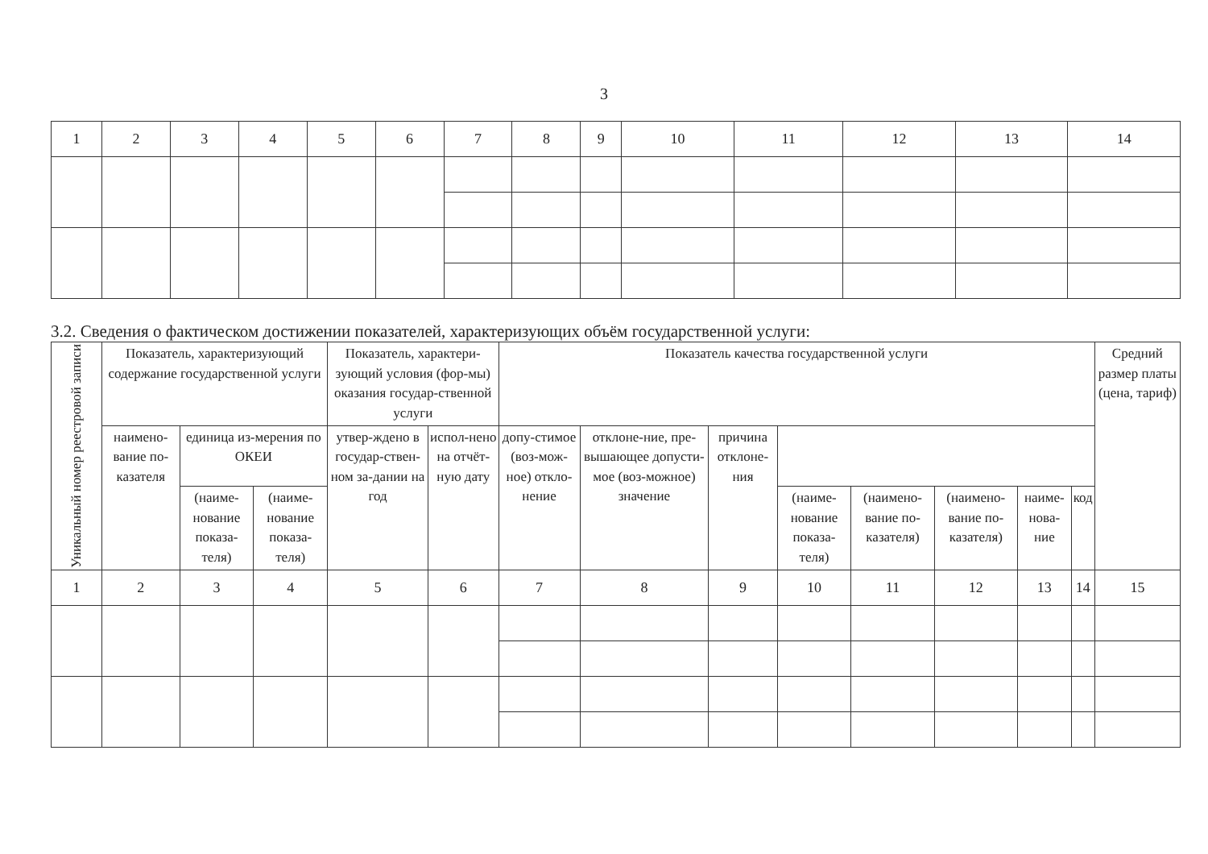3
| 1 | 2 | 3 | 4 | 5 | 6 | 7 | 8 | 9 | 10 | 11 | 12 | 13 | 14 |
3.2. Сведения о фактическом достижении показателей, характеризующих объём государственной услуги:
| Уникальный номер реестровой записи | Показатель, характеризующий содержание государственной услуги | | | Показатель, характери-зующий условия (фор-мы) оказания государ-ственной услуги | | Показатель качества государственной услуги | | | | | | | | Средний размер платы (цена, тариф) |
| --- | --- | --- | --- | --- | --- | --- | --- | --- | --- | --- | --- | --- | --- | --- |
| | наимено-вание по-казателя | | | единица из-мерения по ОКЕИ | | утвер-ждено в государ-ствен-ном за-дании на год | испол-нено на отчёт-ную дату | допу-стимое (воз-мож-ное) откло-нение | отклоне-ние, пре-вышающее допусти-мое (воз-можное) значение | причина отклоне-ния | | | | |
| | | (наиме-нование показа-теля) | (наиме-нование показа-теля) | (наиме-нование показа-теля) | (наимено-вание по-казателя) | | | | | | (наимено-вание по-казателя) | наиме-нова-ние | код | |
| 1 | 2 | 3 | 4 | 5 | 6 | 7 | 8 | 9 | 10 | 11 | 12 | 13 | 14 | 15 |